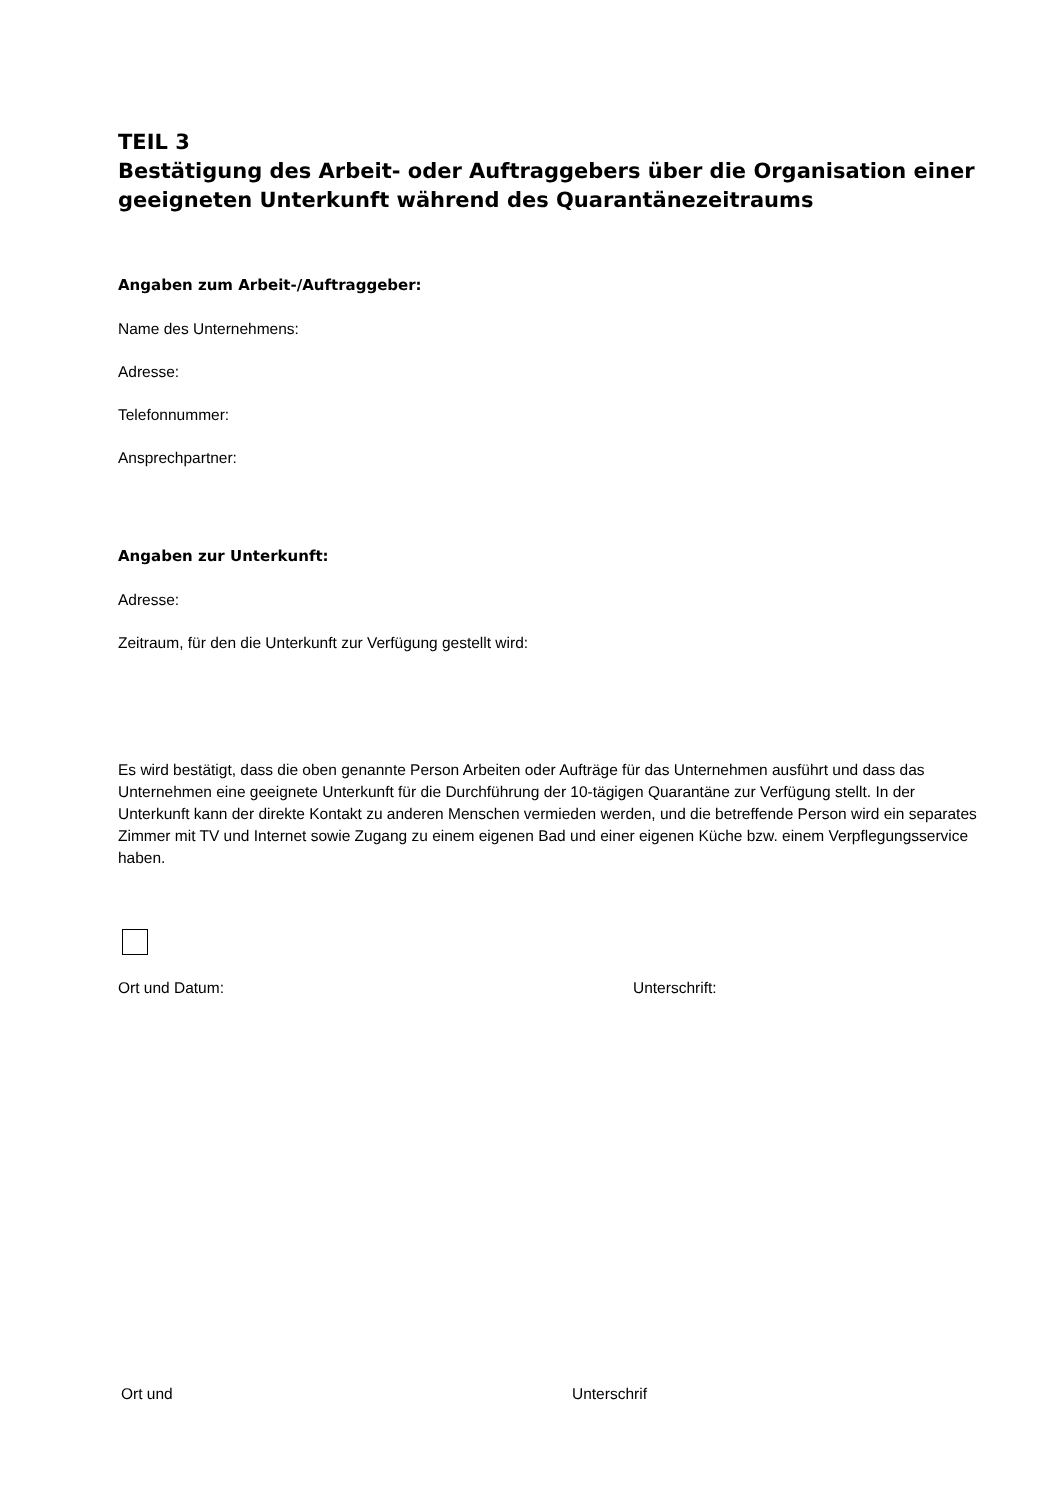TEIL 3
Bestätigung des Arbeit- oder Auftraggebers über die Organisation einer geeigneten Unterkunft während des Quarantänezeitraums
Angaben zum Arbeit-/Auftraggeber:
Name des Unternehmens:
Adresse:
Telefonnummer:
Ansprechpartner:
Angaben zur Unterkunft:
Adresse:
Zeitraum, für den die Unterkunft zur Verfügung gestellt wird:
Es wird bestätigt, dass die oben genannte Person Arbeiten oder Aufträge für das Unternehmen ausführt und dass das Unternehmen eine geeignete Unterkunft für die Durchführung der 10-tägigen Quarantäne zur Verfügung stellt. In der Unterkunft kann der direkte Kontakt zu anderen Menschen vermieden werden, und die betreffende Person wird ein separates Zimmer mit TV und Internet sowie Zugang zu einem eigenen Bad und einer eigenen Küche bzw. einem Verpflegungsservice haben.
Ort und Datum: Unterschrift:
Ort und Unterschrif